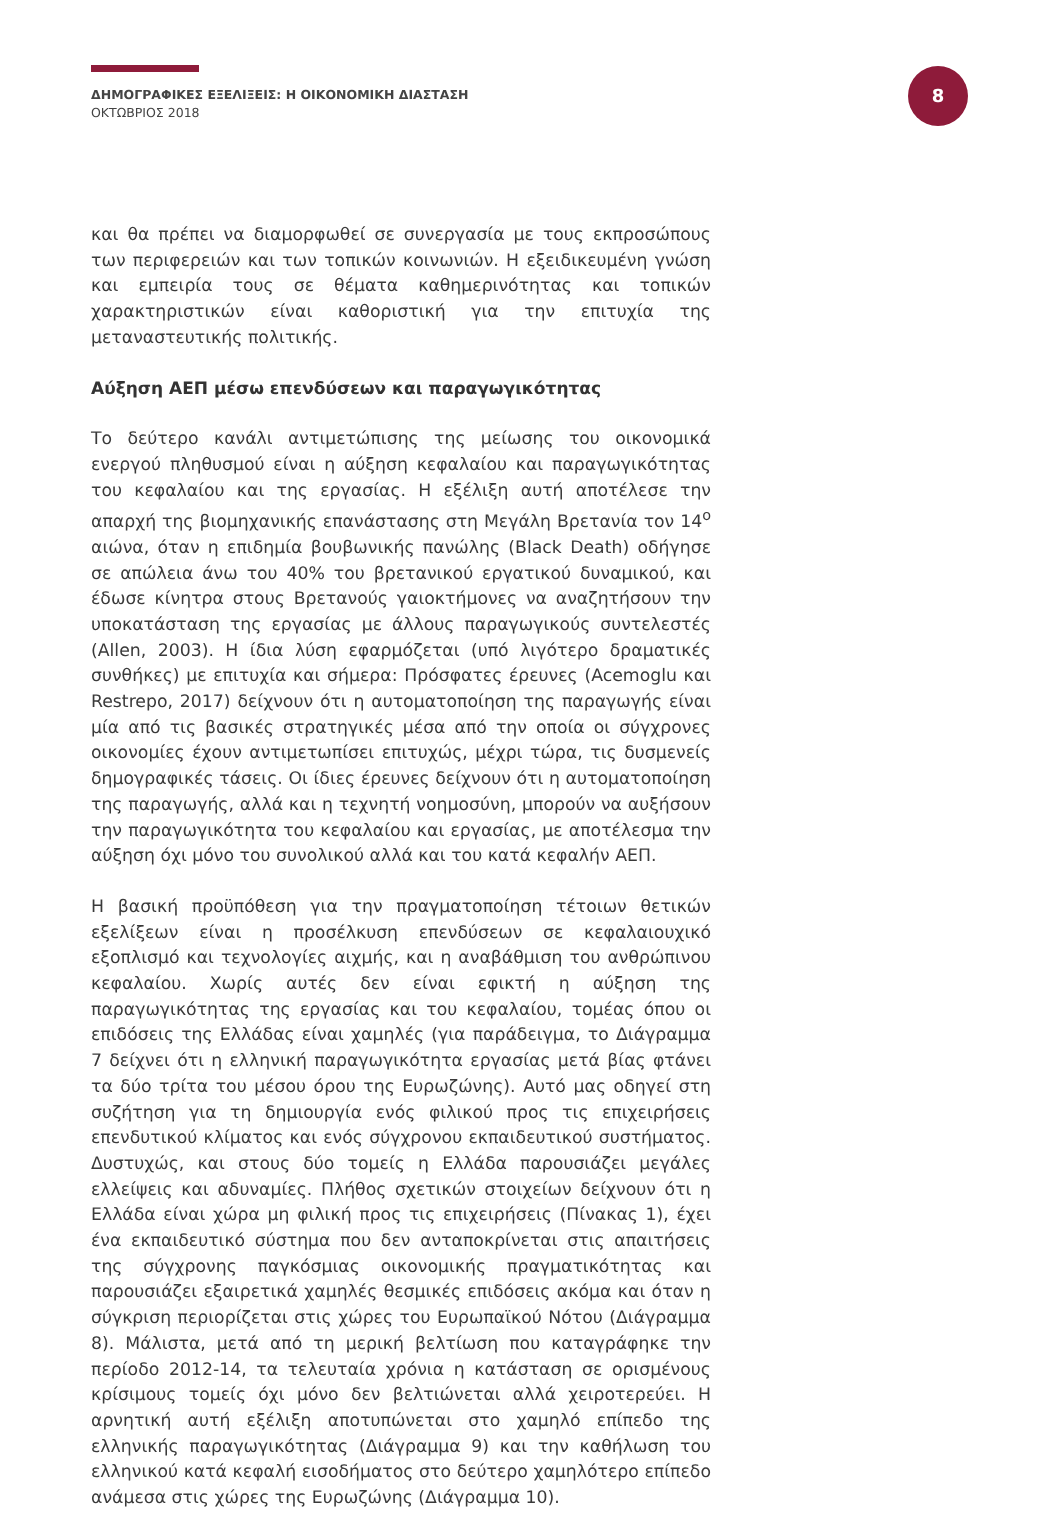ΔΗΜΟΓΡΑΦΙΚΕΣ ΕΞΕΛΙΞΕΙΣ: Η ΟΙΚΟΝΟΜΙΚΗ ΔΙΑΣΤΑΣΗ
ΟΚΤΩΒΡΙΟΣ 2018
8
και θα πρέπει να διαμορφωθεί σε συνεργασία με τους εκπροσώπους των περιφερειών και των τοπικών κοινωνιών. Η εξειδικευμένη γνώση και εμπειρία τους σε θέματα καθημερινότητας και τοπικών χαρακτηριστικών είναι καθοριστική για την επιτυχία της μεταναστευτικής πολιτικής.
Αύξηση ΑΕΠ μέσω επενδύσεων και παραγωγικότητας
Το δεύτερο κανάλι αντιμετώπισης της μείωσης του οικονομικά ενεργού πληθυσμού είναι η αύξηση κεφαλαίου και παραγωγικότητας του κεφαλαίου και της εργασίας. Η εξέλιξη αυτή αποτέλεσε την απαρχή της βιομηχανικής επανάστασης στη Μεγάλη Βρετανία τον 14<sup>ο</sup> αιώνα, όταν η επιδημία βουβωνικής πανώλης (Black Death) οδήγησε σε απώλεια άνω του 40% του βρετανικού εργατικού δυναμικού, και έδωσε κίνητρα στους Βρετανούς γαιοκτήμονες να αναζητήσουν την υποκατάσταση της εργασίας με άλλους παραγωγικούς συντελεστές (Allen, 2003). Η ίδια λύση εφαρμόζεται (υπό λιγότερο δραματικές συνθήκες) με επιτυχία και σήμερα: Πρόσφατες έρευνες (Acemoglu και Restrepo, 2017) δείχνουν ότι η αυτοματοποίηση της παραγωγής είναι μία από τις βασικές στρατηγικές μέσα από την οποία οι σύγχρονες οικονομίες έχουν αντιμετωπίσει επιτυχώς, μέχρι τώρα, τις δυσμενείς δημογραφικές τάσεις. Οι ίδιες έρευνες δείχνουν ότι η αυτοματοποίηση της παραγωγής, αλλά και η τεχνητή νοημοσύνη, μπορούν να αυξήσουν την παραγωγικότητα του κεφαλαίου και εργασίας, με αποτέλεσμα την αύξηση όχι μόνο του συνολικού αλλά και του κατά κεφαλήν ΑΕΠ.
Η βασική προϋπόθεση για την πραγματοποίηση τέτοιων θετικών εξελίξεων είναι η προσέλκυση επενδύσεων σε κεφαλαιουχικό εξοπλισμό και τεχνολογίες αιχμής, και η αναβάθμιση του ανθρώπινου κεφαλαίου. Χωρίς αυτές δεν είναι εφικτή η αύξηση της παραγωγικότητας της εργασίας και του κεφαλαίου, τομέας όπου οι επιδόσεις της Ελλάδας είναι χαμηλές (για παράδειγμα, το Διάγραμμα 7 δείχνει ότι η ελληνική παραγωγικότητα εργασίας μετά βίας φτάνει τα δύο τρίτα του μέσου όρου της Ευρωζώνης). Αυτό μας οδηγεί στη συζήτηση για τη δημιουργία ενός φιλικού προς τις επιχειρήσεις επενδυτικού κλίματος και ενός σύγχρονου εκπαιδευτικού συστήματος. Δυστυχώς, και στους δύο τομείς η Ελλάδα παρουσιάζει μεγάλες ελλείψεις και αδυναμίες. Πλήθος σχετικών στοιχείων δείχνουν ότι η Ελλάδα είναι χώρα μη φιλική προς τις επιχειρήσεις (Πίνακας 1), έχει ένα εκπαιδευτικό σύστημα που δεν ανταποκρίνεται στις απαιτήσεις της σύγχρονης παγκόσμιας οικονομικής πραγματικότητας και παρουσιάζει εξαιρετικά χαμηλές θεσμικές επιδόσεις ακόμα και όταν η σύγκριση περιορίζεται στις χώρες του Ευρωπαϊκού Νότου (Διάγραμμα 8). Μάλιστα, μετά από τη μερική βελτίωση που καταγράφηκε την περίοδο 2012-14, τα τελευταία χρόνια η κατάσταση σε ορισμένους κρίσιμους τομείς όχι μόνο δεν βελτιώνεται αλλά χειροτερεύει. Η αρνητική αυτή εξέλιξη αποτυπώνεται στο χαμηλό επίπεδο της ελληνικής παραγωγικότητας (Διάγραμμα 9) και την καθήλωση του ελληνικού κατά κεφαλή εισοδήματος στο δεύτερο χαμηλότερο επίπεδο ανάμεσα στις χώρες της Ευρωζώνης (Διάγραμμα 10).